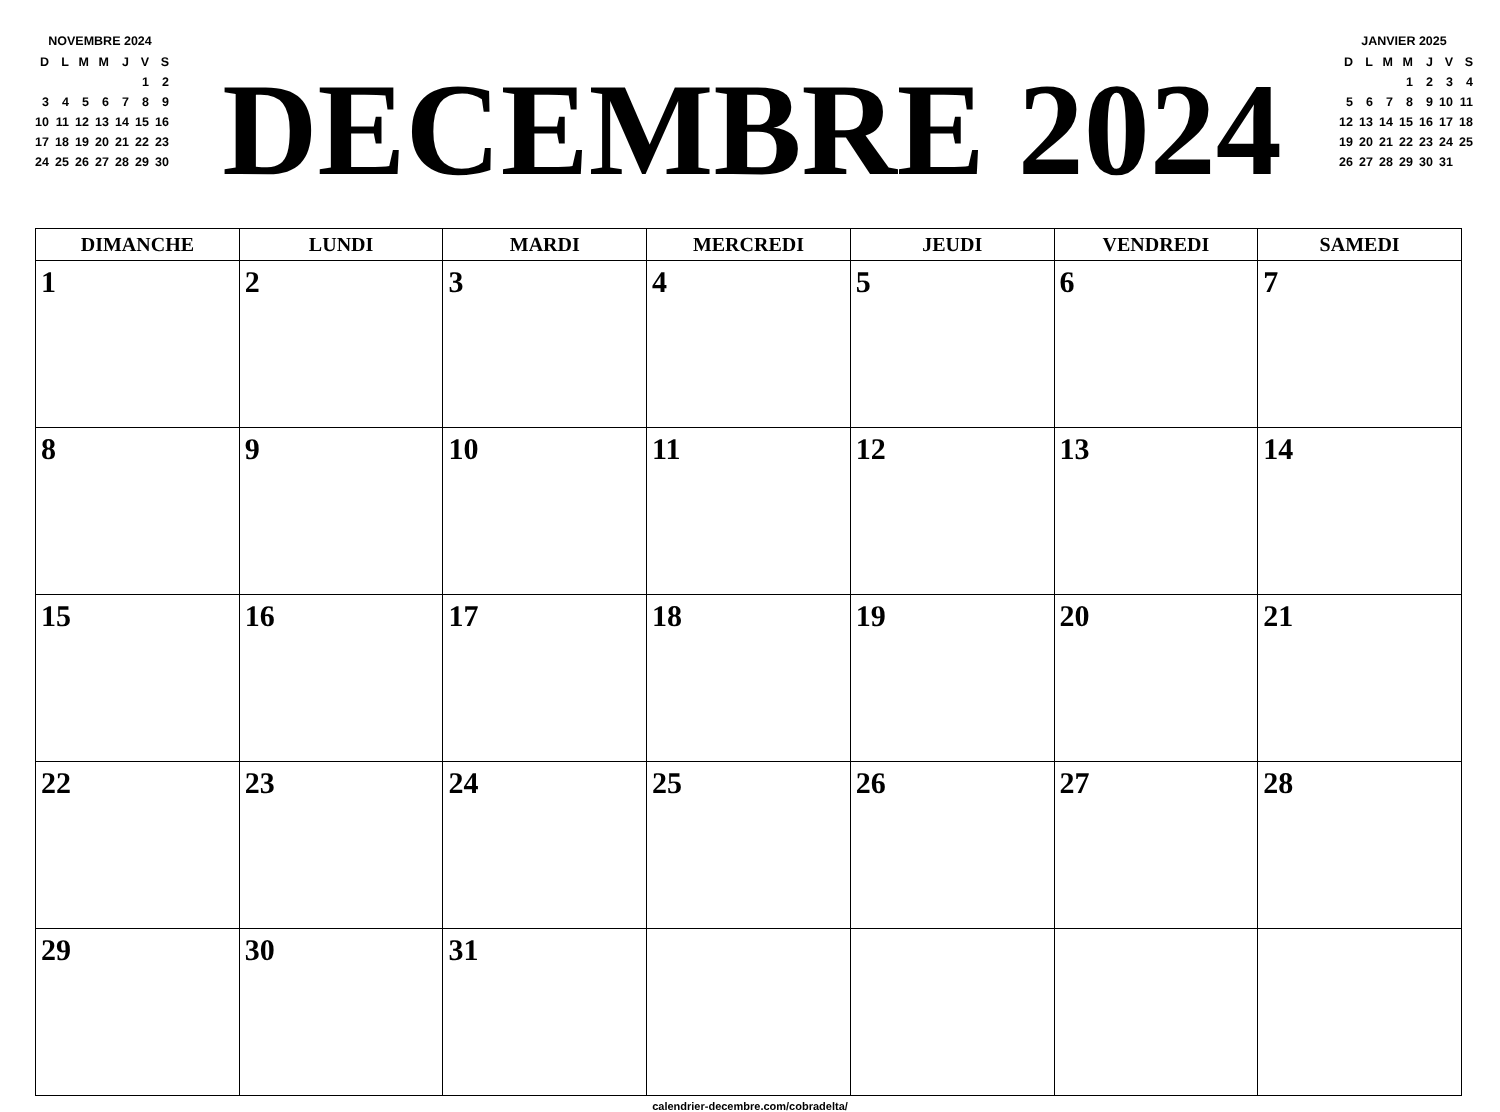NOVEMBRE 2024
| D | L | M | M | J | V | S |
| | | | | | 1 | 2 |
| 3 | 4 | 5 | 6 | 7 | 8 | 9 |
| 10 | 11 | 12 | 13 | 14 | 15 | 16 |
| 17 | 18 | 19 | 20 | 21 | 22 | 23 |
| 24 | 25 | 26 | 27 | 28 | 29 | 30 |
DECEMBRE 2024
JANVIER 2025
| D | L | M | M | J | V | S |
| | | | 1 | 2 | 3 | 4 |
| 5 | 6 | 7 | 8 | 9 | 10 | 11 |
| 12 | 13 | 14 | 15 | 16 | 17 | 18 |
| 19 | 20 | 21 | 22 | 23 | 24 | 25 |
| 26 | 27 | 28 | 29 | 30 | 31 | |
| DIMANCHE | LUNDI | MARDI | MERCREDI | JEUDI | VENDREDI | SAMEDI |
| --- | --- | --- | --- | --- | --- | --- |
| 1 | 2 | 3 | 4 | 5 | 6 | 7 |
| 8 | 9 | 10 | 11 | 12 | 13 | 14 |
| 15 | 16 | 17 | 18 | 19 | 20 | 21 |
| 22 | 23 | 24 | 25 | 26 | 27 | 28 |
| 29 | 30 | 31 | | | | |
calendrier-decembre.com/cobradelta/